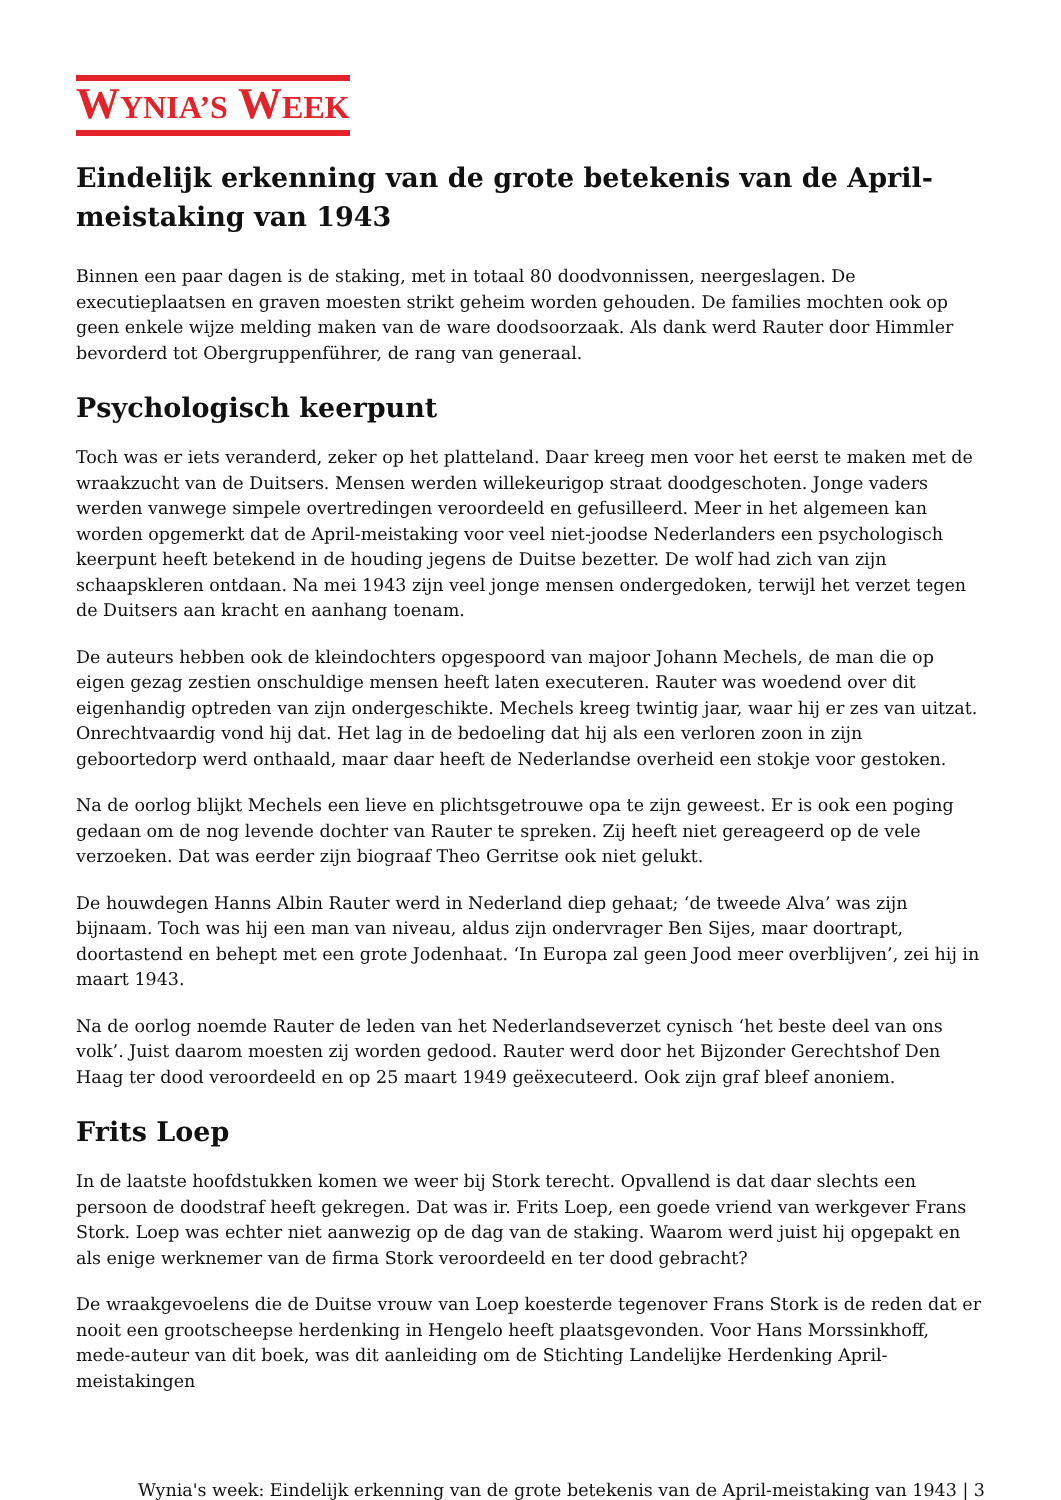WYNIA’S WEEK
Eindelijk erkenning van de grote betekenis van de April-meistaking van 1943
Binnen een paar dagen is de staking, met in totaal 80 doodvonnissen, neergeslagen. De executieplaatsen en graven moesten strikt geheim worden gehouden. De families mochten ook op geen enkele wijze melding maken van de ware doodsoorzaak. Als dank werd Rauter door Himmler bevorderd tot Obergruppenführer, de rang van generaal.
Psychologisch keerpunt
Toch was er iets veranderd, zeker op het platteland. Daar kreeg men voor het eerst te maken met de wraakzucht van de Duitsers. Mensen werden willekeurigop straat doodgeschoten. Jonge vaders werden vanwege simpele overtredingen veroordeeld en gefusilleerd. Meer in het algemeen kan worden opgemerkt dat de April-meistaking voor veel niet-joodse Nederlanders een psychologisch keerpunt heeft betekend in de houding jegens de Duitse bezetter. De wolf had zich van zijn schaapskleren ontdaan. Na mei 1943 zijn veel jonge mensen ondergedoken, terwijl het verzet tegen de Duitsers aan kracht en aanhang toenam.
De auteurs hebben ook de kleindochters opgespoord van majoor Johann Mechels, de man die op eigen gezag zestien onschuldige mensen heeft laten executeren. Rauter was woedend over dit eigenhandig optreden van zijn ondergeschikte. Mechels kreeg twintig jaar, waar hij er zes van uitzat. Onrechtvaardig vond hij dat. Het lag in de bedoeling dat hij als een verloren zoon in zijn geboortedorp werd onthaald, maar daar heeft de Nederlandse overheid een stokje voor gestoken.
Na de oorlog blijkt Mechels een lieve en plichtsgetrouwe opa te zijn geweest. Er is ook een poging gedaan om de nog levende dochter van Rauter te spreken. Zij heeft niet gereageerd op de vele verzoeken. Dat was eerder zijn biograaf Theo Gerritse ook niet gelukt.
De houwdegen Hanns Albin Rauter werd in Nederland diep gehaat; ‘de tweede Alva’ was zijn bijnaam. Toch was hij een man van niveau, aldus zijn ondervrager Ben Sijes, maar doortrapt, doortastend en behept met een grote Jodenhaat. ‘In Europa zal geen Jood meer overblijven’, zei hij in maart 1943.
Na de oorlog noemde Rauter de leden van het Nederlandseverzet cynisch ‘het beste deel van ons volk’. Juist daarom moesten zij worden gedood. Rauter werd door het Bijzonder Gerechtshof Den Haag ter dood veroordeeld en op 25 maart 1949 geëxecuteerd. Ook zijn graf bleef anoniem.
Frits Loep
In de laatste hoofdstukken komen we weer bij Stork terecht. Opvallend is dat daar slechts een persoon de doodstraf heeft gekregen. Dat was ir. Frits Loep, een goede vriend van werkgever Frans Stork. Loep was echter niet aanwezig op de dag van de staking. Waarom werd juist hij opgepakt en als enige werknemer van de firma Stork veroordeeld en ter dood gebracht?
De wraakgevoelens die de Duitse vrouw van Loep koesterde tegenover Frans Stork is de reden dat er nooit een grootscheepse herdenking in Hengelo heeft plaatsgevonden. Voor Hans Morssinkhoff, mede-auteur van dit boek, was dit aanleiding om de Stichting Landelijke Herdenking April-meistakingen
Wynia's week: Eindelijk erkenning van de grote betekenis van de April-meistaking van 1943 | 3